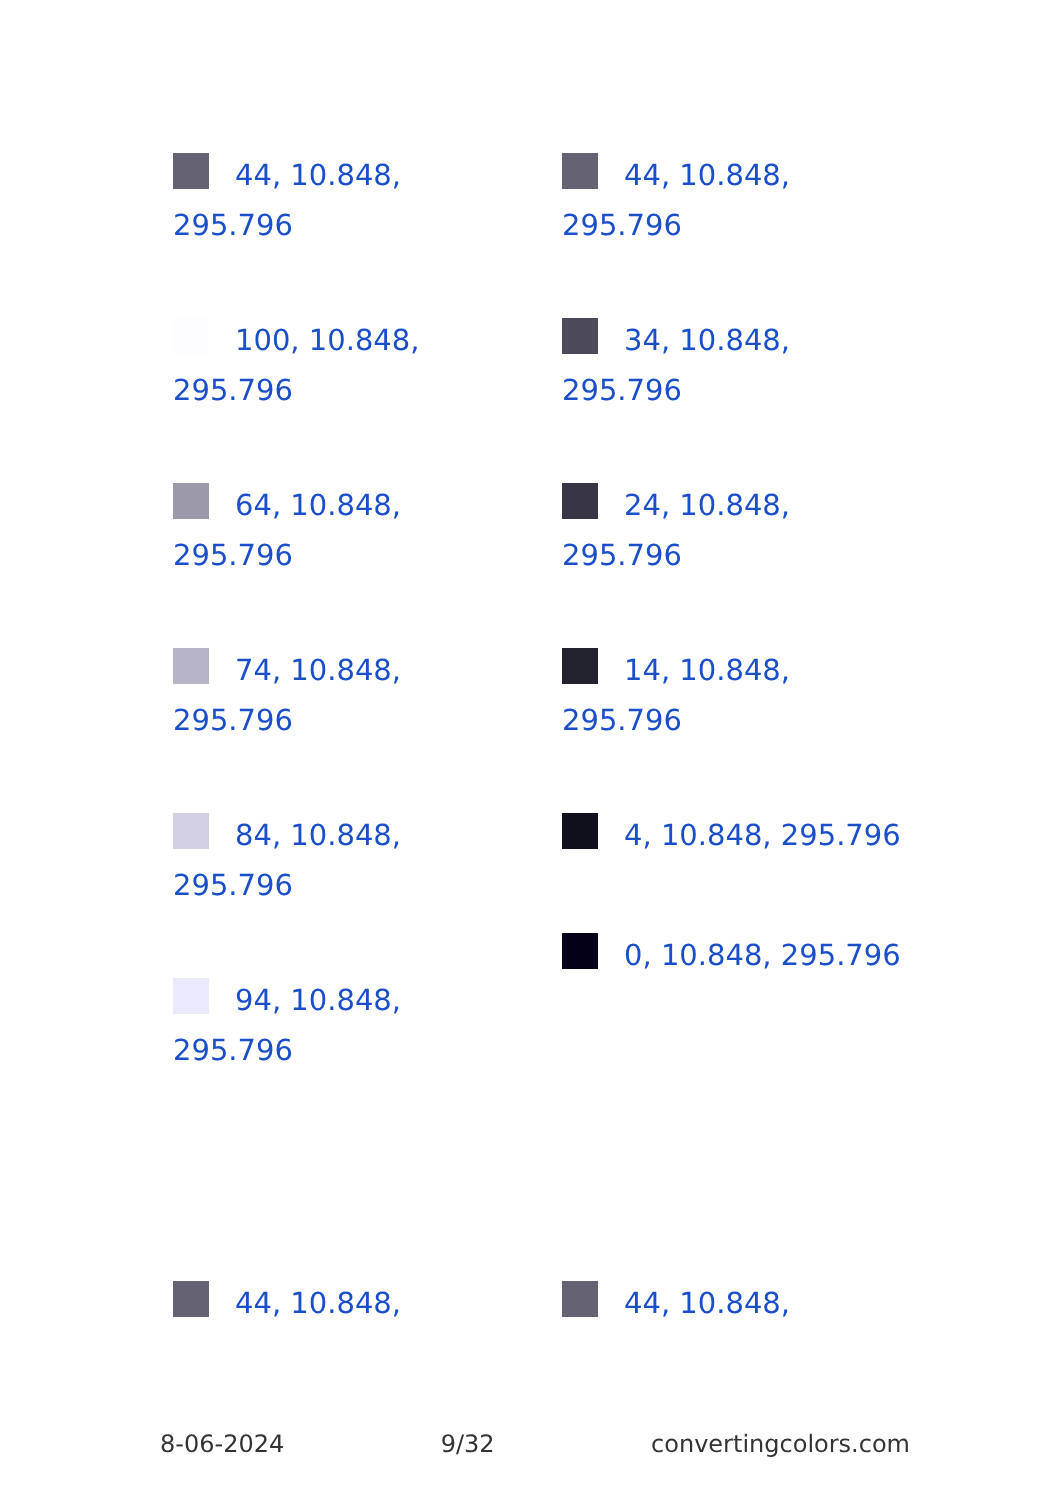44, 10.848, 295.796
100, 10.848, 295.796
64, 10.848, 295.796
74, 10.848, 295.796
84, 10.848, 295.796
94, 10.848, 295.796
44, 10.848, 295.796
34, 10.848, 295.796
24, 10.848, 295.796
14, 10.848, 295.796
4, 10.848, 295.796
0, 10.848, 295.796
44, 10.848, 44, 10.848,
8-06-2024 9/32 convertingcolors.com